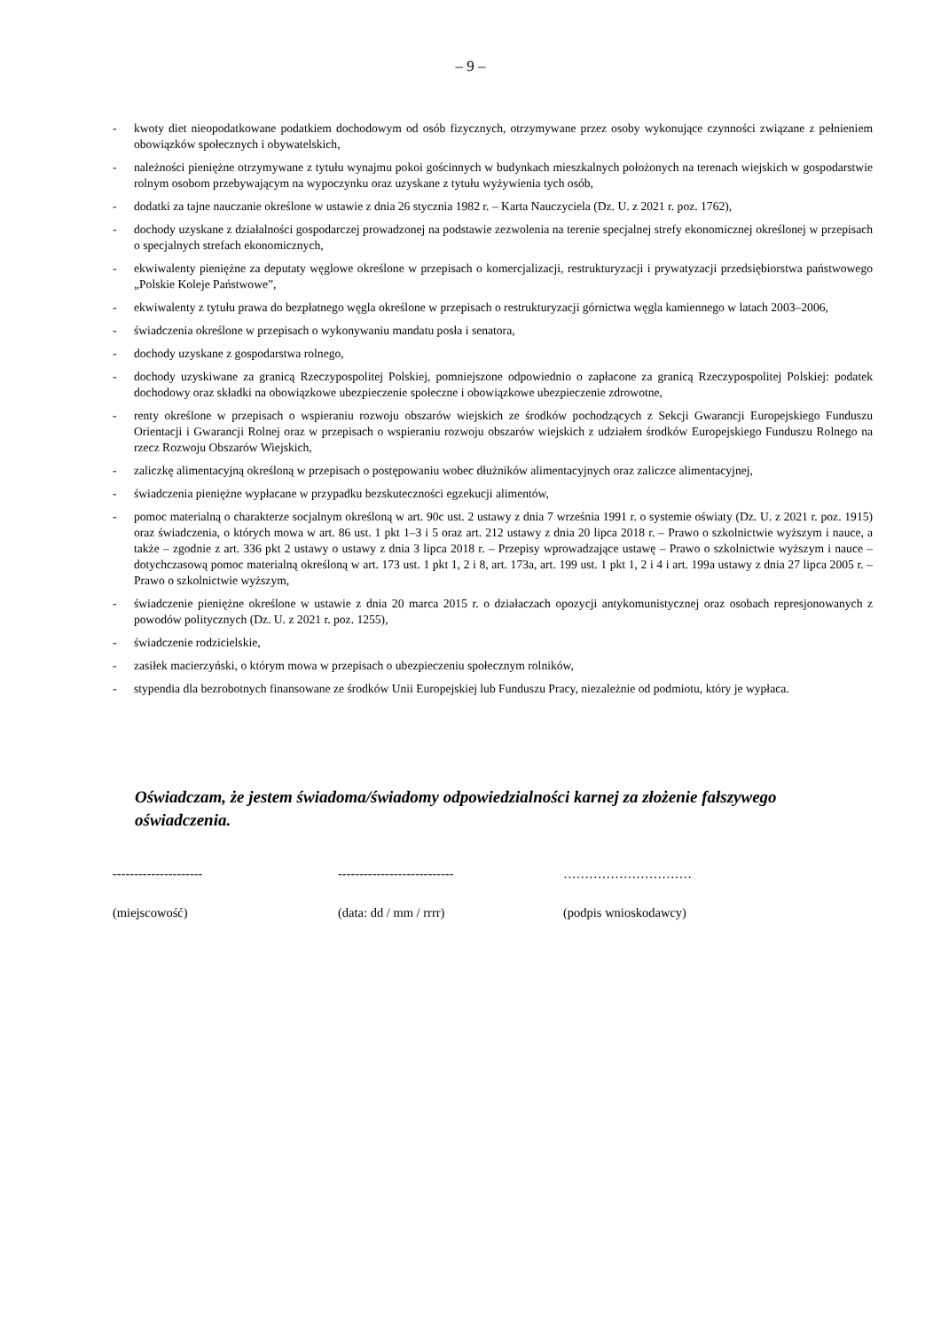– 9 –
- kwoty diet nieopodatkowane podatkiem dochodowym od osób fizycznych, otrzymywane przez osoby wykonujące czynności związane z pełnieniem obowiązków społecznych i obywatelskich,
- należności pieniężne otrzymywane z tytułu wynajmu pokoi gościnnych w budynkach mieszkalnych położonych na terenach wiejskich w gospodarstwie rolnym osobom przebywającym na wypoczynku oraz uzyskane z tytułu wyżywienia tych osób,
- dodatki za tajne nauczanie określone w ustawie z dnia 26 stycznia 1982 r. – Karta Nauczyciela (Dz. U. z 2021 r. poz. 1762),
- dochody uzyskane z działalności gospodarczej prowadzonej na podstawie zezwolenia na terenie specjalnej strefy ekonomicznej określonej w przepisach o specjalnych strefach ekonomicznych,
- ekwiwalenty pieniężne za deputaty węglowe określone w przepisach o komercjalizacji, restrukturyzacji i prywatyzacji przedsiębiorstwa państwowego „Polskie Koleje Państwowe”,
- ekwiwalenty z tytułu prawa do bezpłatnego węgla określone w przepisach o restrukturyzacji górnictwa węgla kamiennego w latach 2003–2006,
- świadczenia określone w przepisach o wykonywaniu mandatu posła i senatora,
- dochody uzyskane z gospodarstwa rolnego,
- dochody uzyskiwane za granicą Rzeczypospolitej Polskiej, pomniejszone odpowiednio o zapłacone za granicą Rzeczypospolitej Polskiej: podatek dochodowy oraz składki na obowiązkowe ubezpieczenie społeczne i obowiązkowe ubezpieczenie zdrowotne,
- renty określone w przepisach o wspieraniu rozwoju obszarów wiejskich ze środków pochodzących z Sekcji Gwarancji Europejskiego Funduszu Orientacji i Gwarancji Rolnej oraz w przepisach o wspieraniu rozwoju obszarów wiejskich z udziałem środków Europejskiego Funduszu Rolnego na rzecz Rozwoju Obszarów Wiejskich,
- zaliczkę alimentacyjną określoną w przepisach o postępowaniu wobec dłużników alimentacyjnych oraz zaliczce alimentacyjnej,
- świadczenia pieniężne wypłacane w przypadku bezskuteczności egzekucji alimentów,
- pomoc materialną o charakterze socjalnym określoną w art. 90c ust. 2 ustawy z dnia 7 września 1991 r. o systemie oświaty (Dz. U. z 2021 r. poz. 1915) oraz świadczenia, o których mowa w art. 86 ust. 1 pkt 1–3 i 5 oraz art. 212 ustawy z dnia 20 lipca 2018 r. – Prawo o szkolnictwie wyższym i nauce, a także – zgodnie z art. 336 pkt 2 ustawy o ustawy z dnia 3 lipca 2018 r. – Przepisy wprowadzające ustawę – Prawo o szkolnictwie wyższym i nauce – dotychczasową pomoc materialną określoną w art. 173 ust. 1 pkt 1, 2 i 8, art. 173a, art. 199 ust. 1 pkt 1, 2 i 4 i art. 199a ustawy z dnia 27 lipca 2005 r. – Prawo o szkolnictwie wyższym,
- świadczenie pieniężne określone w ustawie z dnia 20 marca 2015 r. o działaczach opozycji antykomunistycznej oraz osobach represjonowanych z powodów politycznych (Dz. U. z 2021 r. poz. 1255),
- świadczenie rodzicielskie,
- zasiłek macierzyński, o którym mowa w przepisach o ubezpieczeniu społecznym rolników,
- stypendia dla bezrobotnych finansowane ze środków Unii Europejskiej lub Funduszu Pracy, niezależnie od podmiotu, który je wypłaca.
Oświadczam, że jestem świadoma/świadomy odpowiedzialności karnej za złożenie fałszywego oświadczenia.
---------------------
(miejscowość)
---------------------------
(data: dd / mm / rrrr)
…………………………
(podpis wnioskodawcy)